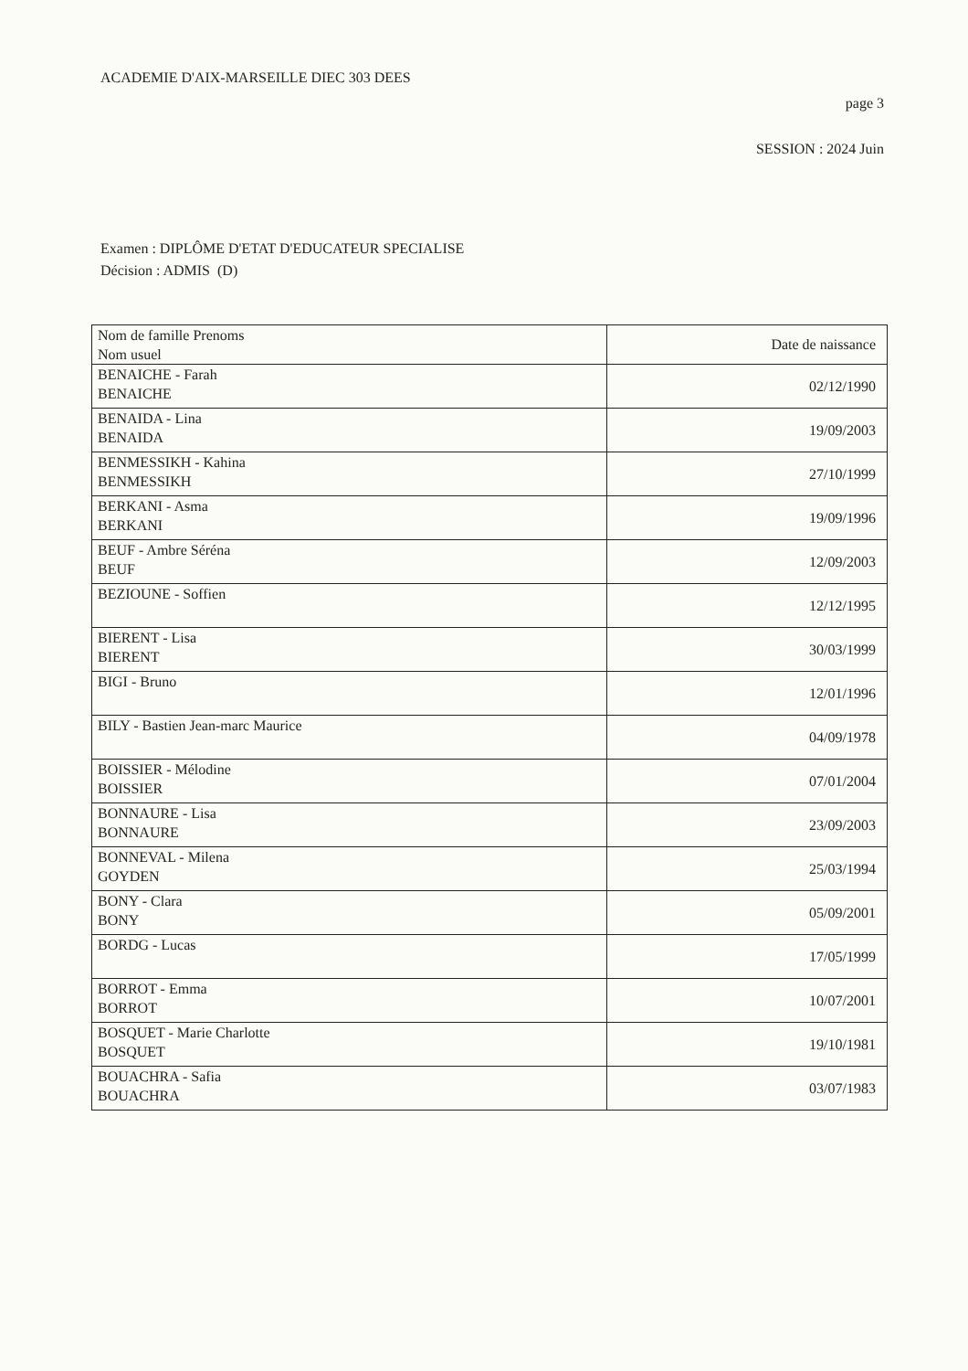ACADEMIE D'AIX-MARSEILLE DIEC 303 DEES
page 3
SESSION : 2024 Juin
Examen : DIPLÔME D'ETAT D'EDUCATEUR SPECIALISE
Décision : ADMIS (D)
| Nom de famille Prenoms Nom usuel | Date de naissance |
| --- | --- |
| BENAICHE - Farah BENAICHE | 02/12/1990 |
| BENAIDA - Lina BENAIDA | 19/09/2003 |
| BENMESSIKH - Kahina BENMESSIKH | 27/10/1999 |
| BERKANI - Asma BERKANI | 19/09/1996 |
| BEUF - Ambre Séréna BEUF | 12/09/2003 |
| BEZIOUNE - Soffien | 12/12/1995 |
| BIERENT - Lisa BIERENT | 30/03/1999 |
| BIGI - Bruno | 12/01/1996 |
| BILY - Bastien Jean-marc Maurice | 04/09/1978 |
| BOISSIER - Mélodine BOISSIER | 07/01/2004 |
| BONNAURE - Lisa BONNAURE | 23/09/2003 |
| BONNEVAL - Milena GOYDEN | 25/03/1994 |
| BONY - Clara BONY | 05/09/2001 |
| BORDG - Lucas | 17/05/1999 |
| BORROT - Emma BORROT | 10/07/2001 |
| BOSQUET - Marie Charlotte BOSQUET | 19/10/1981 |
| BOUACHRA - Safia BOUACHRA | 03/07/1983 |